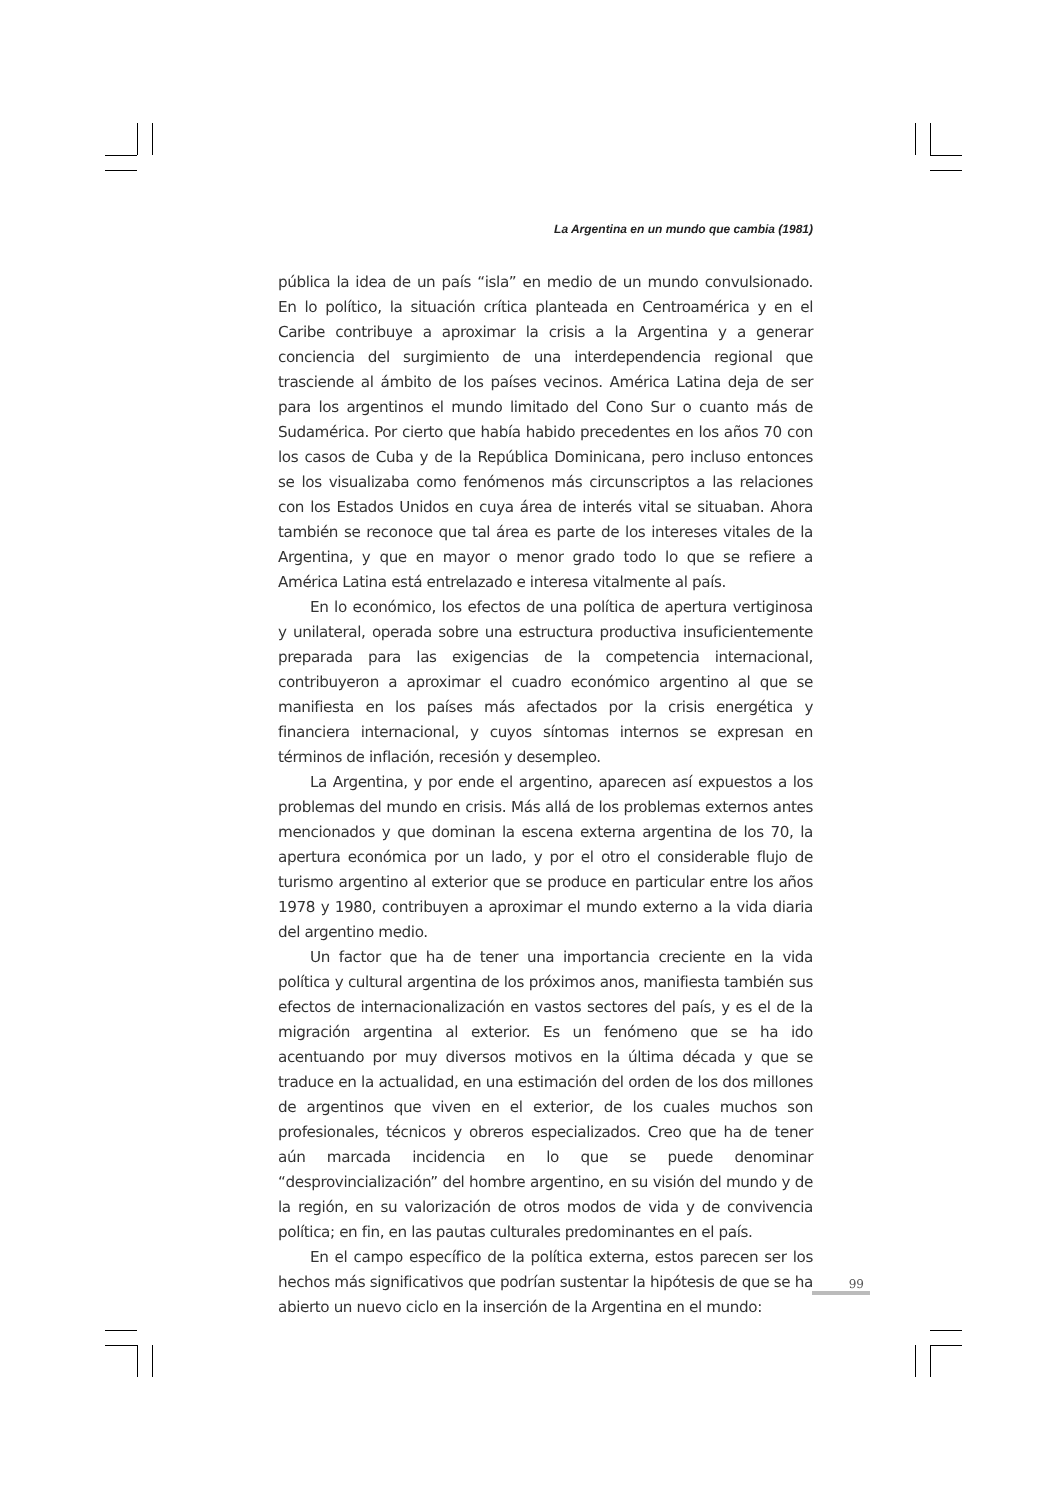La Argentina en un mundo que cambia (1981)
pública la idea de un país “isla” en medio de un mundo convulsionado. En lo político, la situación crítica planteada en Centroamérica y en el Caribe contribuye a aproximar la crisis a la Argentina y a generar conciencia del surgimiento de una interdependencia regional que trasciende al ámbito de los países vecinos. América Latina deja de ser para los argentinos el mundo limitado del Cono Sur o cuanto más de Sudamérica. Por cierto que había habido precedentes en los años 70 con los casos de Cuba y de la República Dominicana, pero incluso entonces se los visualizaba como fenómenos más circunscriptos a las relaciones con los Estados Unidos en cuya área de interés vital se situaban. Ahora también se reconoce que tal área es parte de los intereses vitales de la Argentina, y que en mayor o menor grado todo lo que se refiere a América Latina está entrelazado e interesa vitalmente al país.
En lo económico, los efectos de una política de apertura vertiginosa y unilateral, operada sobre una estructura productiva insuficientemente preparada para las exigencias de la competencia internacional, contribuyeron a aproximar el cuadro económico argentino al que se manifiesta en los países más afectados por la crisis energética y financiera internacional, y cuyos síntomas internos se expresan en términos de inflación, recesión y desempleo.
La Argentina, y por ende el argentino, aparecen así expuestos a los problemas del mundo en crisis. Más allá de los problemas externos antes mencionados y que dominan la escena externa argentina de los 70, la apertura económica por un lado, y por el otro el considerable flujo de turismo argentino al exterior que se produce en particular entre los años 1978 y 1980, contribuyen a aproximar el mundo externo a la vida diaria del argentino medio.
Un factor que ha de tener una importancia creciente en la vida política y cultural argentina de los próximos anos, manifiesta también sus efectos de internacionalización en vastos sectores del país, y es el de la migración argentina al exterior. Es un fenómeno que se ha ido acentuando por muy diversos motivos en la última década y que se traduce en la actualidad, en una estimación del orden de los dos millones de argentinos que viven en el exterior, de los cuales muchos son profesionales, técnicos y obreros especializados. Creo que ha de tener aún marcada incidencia en lo que se puede denominar “desprovincialización” del hombre argentino, en su visión del mundo y de la región, en su valorización de otros modos de vida y de convivencia política; en fin, en las pautas culturales predominantes en el país.
En el campo específico de la política externa, estos parecen ser los hechos más significativos que podrían sustentar la hipótesis de que se ha abierto un nuevo ciclo en la inserción de la Argentina en el mundo:
99